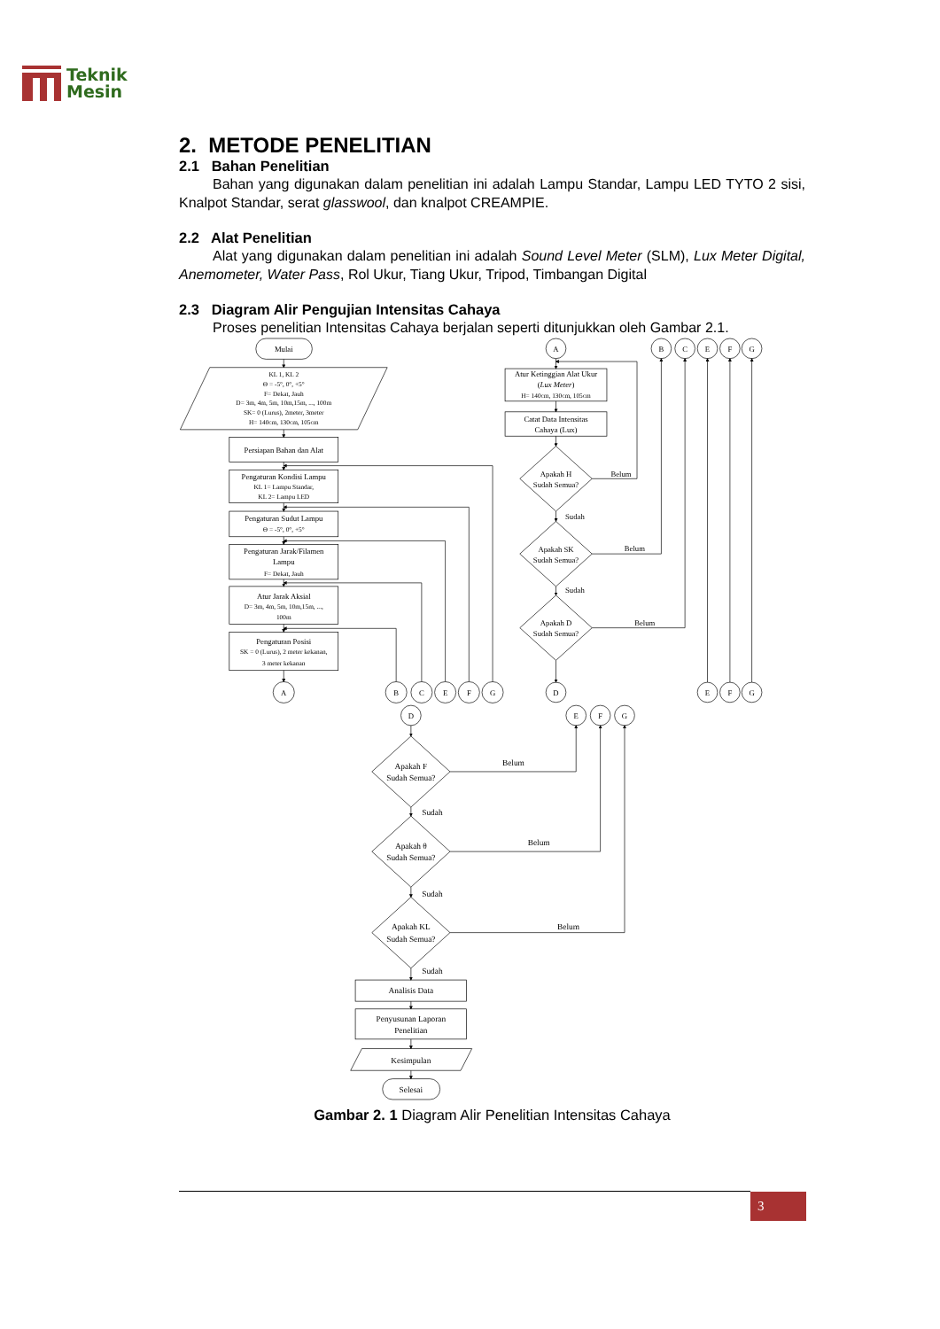Teknik
Mesin
2. METODE PENELITIAN
2.1 Bahan Penelitian
Bahan yang digunakan dalam penelitian ini adalah Lampu Standar, Lampu LED TYTO 2 sisi, Knalpot Standar, serat glasswool, dan knalpot CREAMPIE.
2.2 Alat Penelitian
Alat yang digunakan dalam penelitian ini adalah Sound Level Meter (SLM), Lux Meter Digital, Anemometer, Water Pass, Rol Ukur, Tiang Ukur, Tripod, Timbangan Digital
2.3 Diagram Alir Pengujian Intensitas Cahaya
Proses penelitian Intensitas Cahaya berjalan seperti ditunjukkan oleh Gambar 2.1.
Mulai
KL 1, KL 2
Θ = -5°, 0°, +5°
F= Dekat, Jauh
D= 3m, 4m, 5m, 10m,15m, ..., 100m
SK= 0 (Lurus), 2meter, 3meter
H= 140cm, 130cm, 105cm
Persiapan Bahan dan Alat
Pengaturan Kondisi Lampu
KL 1= Lampu Standar,
KL 2= Lampu LED
Pengaturan Sudut Lampu
Θ = -5°, 0°, +5°
Pengaturan Jarak/Filamen
Lampu
F= Dekat, Jauh
Atur Jarak Aksial
D= 3m, 4m, 5m, 10m,15m, ...,
100m
Pengaturan Posisi
SK = 0 (Lurus), 2 meter kekanan,
3 meter kekanan
A
B
C
E
F
G
A
Atur Ketinggian Alat Ukur
(Lux Meter)
H= 140cm, 130cm, 105cm
Catat Data Intensitas
Cahaya (Lux)
Apakah H
Sudah Semua?
Belum
Sudah
Apakah SK
Sudah Semua?
Belum
Sudah
Apakah D
Sudah Semua?
Belum
D
B
C
E
F
G
E
F
G
D
E
F
G
Apakah F
Sudah Semua?
Belum
Sudah
Apakah θ
Sudah Semua?
Belum
Sudah
Apakah KL
Sudah Semua?
Belum
Sudah
Analisis Data
Penyusunan Laporan
Penelitian
Kesimpulan
Selesai
Gambar 2. 1 Diagram Alir Penelitian Intensitas Cahaya
3